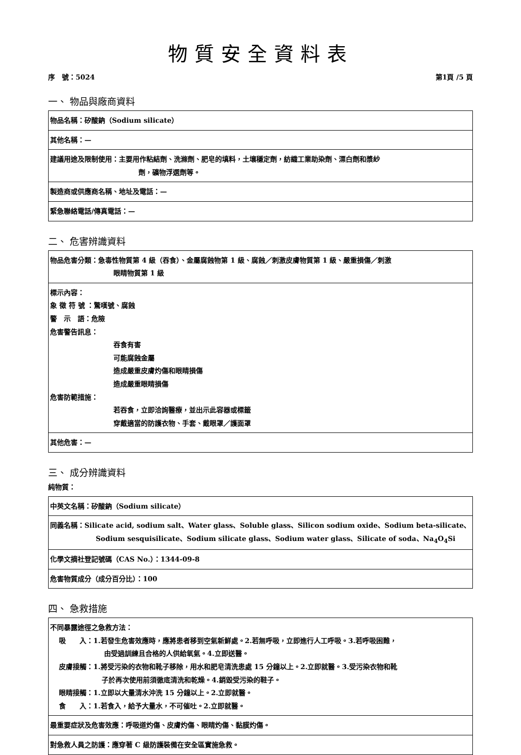物質安全資料表
序　號：5024 第1頁 /5 頁
一、 物品與廠商資料
| 物品名稱：矽酸鈉（Sodium silicate） |
| 其他名稱：— |
| 建議用途及限制使用：主要用作粘結劑、洗滌劑、肥皂的填料，土壤穩定劑，紡織工業助染劑、漂白劑和漿紗 劑，礦物浮選劑等。 |
| 製造商或供應商名稱、地址及電話：— |
| 緊急聯絡電話/傳真電話：— |
二、 危害辨識資料
| 物品危害分類：急毒性物質第 4 級（吞食）、金屬腐蝕物第 1 級、腐蝕／刺激皮膚物質第 1 級、嚴重損傷／刺激 眼睛物質第 1 級 |
| 標示內容： 象 徵 符 號 ：驚嘆號、腐蝕 警 示 語：危險 危害警告訊息： 吞食有害 可能腐蝕金屬 造成嚴重皮膚灼傷和眼睛損傷 造成嚴重眼睛損傷 危害防範措施： 若吞食，立即洽詢醫療，並出示此容器或標籤 穿戴適當的防護衣物、手套、戴眼罩／護面罩 |
| 其他危害：— |
三、 成分辨識資料
純物質：
| 中英文名稱：矽酸鈉（Sodium silicate） |
| 同義名稱：Silicate acid, sodium salt、Water glass、Soluble glass、Silicon sodium oxide、Sodium beta-silicate、 Sodium sesquisilicate、Sodium silicate glass、Sodium water glass、Silicate of soda、Na<sub>4</sub>O<sub>4</sub>Si |
| 化學文摘社登記號碼（CAS No.）：1344-09-8 |
| 危害物質成分（成分百分比）：100 |
四、 急救措施
| 不同暴露途徑之急救方法： 吸 入：1.若發生危害效應時，應將患者移到空氣新鮮處。2.若無呼吸，立即進行人工呼吸。3.若呼吸困難， 由受過訓練且合格的人供給氧氣。4.立即送醫。 皮膚接觸：1.將受污染的衣物和靴子移除，用水和肥皂清洗患處 15 分鐘以上。2.立即就醫。3.受污染衣物和靴 子於再次使用前須徹底清洗和乾燥。4.銷毀受污染的鞋子。 眼睛接觸：1.立即以大量清水沖洗 15 分鐘以上。2.立即就醫。 食 入：1.若食入，給予大量水，不可催吐。2.立即就醫。 |
| 最重要症狀及危害效應：呼吸道灼傷、皮膚灼傷、眼睛灼傷、黏膜灼傷。 |
| 對急救人員之防護：應穿著 C 級防護裝備在安全區實施急救。 |